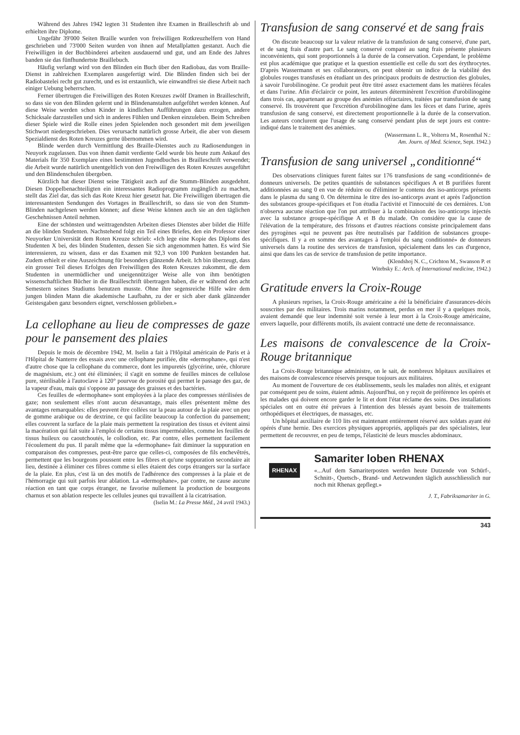Während des Jahres 1942 legten 31 Studenten ihre Examen in Brailleschrift ab und erhielten ihre Diplome.
Ungefähr 39'000 Seiten Braille wurden von freiwilligen Rotkreuzhelfern von Hand geschrieben und 73'000 Seiten wurden von ihnen auf Metallplatten gestanzt. Auch die Freiwilligen in der Buchbinderei arbeiten ausdauernd und gut, und am Ende des Jahres banden sie das fünfhundertste Braillebuch.
Häufig verlangt wird von den Blinden ein Buch über den Radiobau, das vom Braille-Dienst in zahlreichen Exemplaren ausgefertigt wird. Die Blinden finden sich bei der Radiobastelei recht gut zurecht, und es ist erstaunlich, wie einwandfrei sie diese Arbeit nach einiger Uebung beherrschen.
Ferner übertrugen die Freiwilligen des Roten Kreuzes zwölf Dramen in Brailleschrift, so dass sie von den Blinden gelernt und in Blindenanstalten aufgeführt werden können. Auf diese Weise werden schon Kinder in kindlichen Aufführungen dazu erzogen, andere Schicksale darzustellen und sich in anderes Fühlen und Denken einzuleben. Beim Schreiben dieser Spiele wird die Rolle eines jeden Spielenden noch gesondert mit dem jeweiligen Stichwort niedergeschrieben. Dies verursacht natürlich grosse Arbeit, die aber von diesem Spezialdienst des Roten Kreuzes gerne übernommen wird.
Blinde werden durch Vermittlung des Braille-Dienstes auch zu Radiosendungen in Neuyork zugelassen. Das von ihnen damit verdiente Geld wurde bis heute zum Ankauf des Materials für 350 Exemplare eines bestimmten Jugendbuches in Brailleschrift verwendet; die Arbeit wurde natürlich unentgeltlich von den Freiwilligen des Roten Kreuzes ausgeführt und den Blindenschulen übergeben.
Kürzlich hat dieser Dienst seine Tätigkeit auch auf die Stumm-Blinden ausgedehnt. Diesen Doppelbenachteiligten ein interessantes Radioprogramm zugänglich zu machen, stellt das Ziel dar, das sich das Rote Kreuz hier gesetzt hat. Die Freiwilligen übertragen die interessantesten Sendungen des Vortages in Brailleschrift, so dass sie von den Stumm-Blinden nachgelesen werden können; auf diese Weise können auch sie an den täglichen Geschehnissen Anteil nehmen.
Eine der schönsten und weittragendsten Arbeiten dieses Dienstes aber bildet die Hilfe an die blinden Studenten. Nachstehend folgt ein Teil eines Briefes, den ein Professor einer Neuyorker Universität dem Roten Kreuze schrieb: «Ich lege eine Kopie des Diploms des Studenten X bei, des blinden Studenten, dessen Sie sich angenommen hatten. Es wird Sie interessieren, zu wissen, dass er das Examen mit 92,3 von 100 Punkten bestanden hat. Zudem erhielt er eine Auszeichnung für besonders glänzende Arbeit. Ich bin überzeugt, dass ein grosser Teil dieses Erfolges den Freiwilligen des Roten Kreuzes zukommt, die dem Studenten in unermüdlicher und uneigennütziger Weise alle von ihm benötigten wissenschaftlichen Bücher in die Brailleschrift übertragen haben, die er während den acht Semestern seines Studiums benutzen musste. Ohne ihre segensreiche Hilfe wäre dem jungen blinden Mann die akademische Laufbahn, zu der er sich aber dank glänzender Geistesgaben ganz besonders eignet, verschlossen geblieben.»
La cellophane au lieu de compresses de gaze pour le pansement des plaies
Depuis le mois de décembre 1942, M. Iselin a fait à l'Hôpital américain de Paris et à l'Hôpital de Nanterre des essais avec une cellophane purifiée, dite «dermophane», qui n'est d'autre chose que la cellophane du commerce, dont les impuretés (glycérine, urée, chlorure de magnésium, etc.) ont été éliminées; il s'agit en somme de feuilles minces de cellulose pure, stérilisable à l'autoclave à 120° pourvue de porosité qui permet le passage des gaz, de la vapeur d'eau, mais qui s'oppose au passage des graisses et des bactéries.
Ces feuilles de «dermophane» sont employées à la place des compresses stérilisées de gaze; non seulement elles n'ont aucun désavantage, mais elles présentent même des avantages remarquables: elles peuvent être collées sur la peau autour de la plaie avec un peu de gomme arabique ou de dextrine, ce qui facilite beaucoup la confection du pansement; elles couvrent la surface de la plaie mais permettent la respiration des tissus et évitent ainsi la macération qui fait suite à l'emploi de certains tissus imperméables, comme les feuilles de tissus huileux ou caoutchoutés, le collodion, etc. Par contre, elles permettent facilement l'écoulement du pus. Il paraît même que la «dermophane» fait diminuer la suppuration en comparaison des compresses, peut-être parce que celles-ci, composées de fils enchevêtrés, permettent que les bourgeons poussent entre les fibres et qu'une suppuration secondaire ait lieu, destinée à éliminer ces fibres comme si elles étaient des corps étrangers sur la surface de la plaie. En plus, c'est là un des motifs de l'adhérence des compresses à la plaie et de l'hémorragie qui suit parfois leur ablation. La «dermophane», par contre, ne cause aucune réaction en tant que corps étranger, ne favorise nullement la production de bourgeons charnus et son ablation respecte les cellules jeunes qui travaillent à la cicatrisation.
(Iselin M.: La Presse Méd., 24 avril 1943.)
Transfusion de sang conservé et de sang frais
On discute beaucoup sur la valeur relative de la transfusion de sang conservé, d'une part, et de sang frais d'autre part. Le sang conservé comparé au sang frais présente plusieurs inconvénients, qui sont proportionnels à la durée de la conservation. Cependant, le problème est plus académique que pratique et la question essentielle est celle du sort des érythrocytes. D'après Wassermann et ses collaborateurs, on peut obtenir un indice de la viabilité des globules rouges transfusés en étudiant un des principaux produits de destruction des globules, à savoir l'urobilinogène. Ce produit peut être titré assez exactement dans les matières fécales et dans l'urine. Afin d'éclaircir ce point, les auteurs déterminèrent l'excrétion d'urobilinogène dans trois cas, appartenant au groupe des anémies réfractaires, traitées par transfusion de sang conservé. Ils trouvèrent que l'excrétion d'urobilinogène dans les fèces et dans l'urine, après transfusion de sang conservé, est directement proportionnelle à la durée de la conservation. Les auteurs conclurent que l'usage de sang conservé pendant plus de sept jours est contre-indiqué dans le traitement des anémies.
(Wassermann L. R., Volterra M., Rosenthal N.:
Am. Journ. of Med. Science, Sept. 1942.)
Transfusion de sang universel „conditionné“
Des observations cliniques furent faites sur 176 transfusions de sang «conditionné» de donneurs universels. De petites quantités de substances spécifiques A et B purifiées furent additionnées au sang 0 en vue de réduire ou d'éliminer le contenu des iso-anticorps présents dans le plasma du sang 0. On détermina le titre des iso-anticorps avant et après l'adjonction des substances groupe-spécifiques et l'on étudia l'activité et l'innocuité de ces dernières. L'on n'observa aucune réaction que l'on put attribuer à la combinaison des iso-anticorps injectés avec la substance groupe-spécifique A et B du malade. On considère que la cause de l'élévation de la température, des frissons et d'autres réactions consiste principalement dans des pyrogènes «qui ne peuvent pas être neutralisés par l'addition de substances groupe-spécifiques. Il y a en somme des avantages à l'emploi du sang conditionné» de donneurs universels dans la routine des services de transfusion, spécialement dans les cas d'urgence, ainsi que dans les cas de service de transfusion de petite importance.
(Klendshoj N. C., Crichton M., Swanson P. et
Witebsky E.: Arch. of International medicine, 1942.)
Gratitude envers la Croix-Rouge
A plusieurs reprises, la Croix-Rouge américaine a été la bénéficiaire d'assurances-décès souscrites par des militaires. Trois marins notamment, perdus en mer il y a quelques mois, avaient demandé que leur indemnité soit versée à leur mort à la Croix-Rouge américaine, envers laquelle, pour différents motifs, ils avaient contracté une dette de reconnaissance.
Les maisons de convalescence de la Croix-Rouge britannique
La Croix-Rouge britannique administre, on le sait, de nombreux hôpitaux auxiliaires et des maisons de convalescence réservés presque toujours aux militaires.
Au moment de l'ouverture de ces établissements, seuls les malades non alités, et exigeant par conséquent peu de soins, étaient admis. Aujourd'hui, on y reçoit de préférence les opérés et les malades qui doivent encore garder le lit et dont l'état réclame des soins. Des installations spéciales ont en outre été prévues à l'intention des blessés ayant besoin de traitements orthopédiques et électriques, de massages, etc.
Un hôpital auxiliaire de 110 lits est maintenant entièrement réservé aux soldats ayant été opérés d'une hernie. Des exercices physiques appropriés, appliqués par des spécialistes, leur permettent de recouvrer, en peu de temps, l'élasticité de leurs muscles abdominaux.
RHENAX
Samariter loben RHENAX
«...Auf dem Samariterposten werden heute Dutzende von Schürf-, Schnitt-, Quetsch-, Brand- und Aetzwunden täglich ausschliesslich nur noch mit Rhenax gepflegt.»
J. T., Fabriksamariter in G.
343